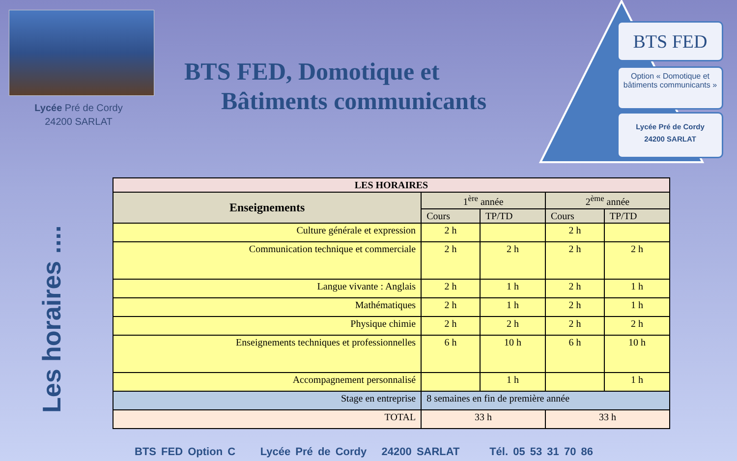Lycée Pré de Cordy
24200 SARLAT
BTS FED, Domotique et
Bâtiments communicants
BTS FED
Option « Domotique et bâtiments communicants »
Lycée Pré de Cordy
24200 SARLAT
Les horaires ....
| LES HORAIRES | | | | |
| --- | --- | --- | --- | --- |
| Enseignements | 1<sup>ère</sup> année | | 2<sup>ème</sup> année | |
| | Cours | TP/TD | Cours | TP/TD |
| Culture générale et expression | 2 h | | 2 h | |
| Communication technique et commerciale | 2 h | 2 h | 2 h | 2 h |
| Langue vivante : Anglais | 2 h | 1 h | 2 h | 1 h |
| Mathématiques | 2 h | 1 h | 2 h | 1 h |
| Physique chimie | 2 h | 2 h | 2 h | 2 h |
| Enseignements techniques et professionnelles | 6 h | 10 h | 6 h | 10 h |
| Accompagnement personnalisé | | 1 h | | 1 h |
| Stage en entreprise | 8 semaines en fin de première année | | | |
| TOTAL | 33 h | | 33 h | |
BTS FED Option C Lycée Pré de Cordy 24200 SARLAT Tél. 05 53 31 70 86